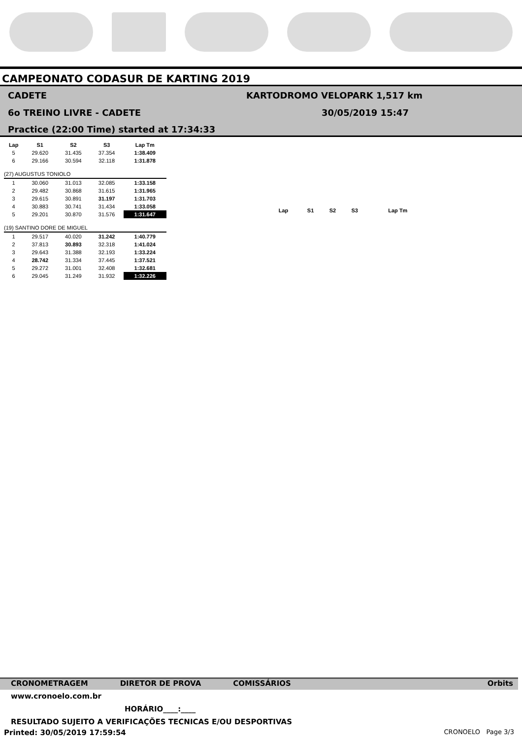CAMPEONATO CODASUR DE KARTING 2019
CADETE KARTODROMO VELOPARK 1,517 km
6o TREINO LIVRE - CADETE 30/05/2019 15:47
Practice (22:00 Time) started at 17:34:33
| Lap | S1 | S2 | S3 | Lap Tm |
| --- | --- | --- | --- | --- |
| 5 | 29.620 | 31.435 | 37.354 | 1:38.409 |
| 6 | 29.166 | 30.594 | 32.118 | 1:31.878 |
| (27) AUGUSTUS TONIOLO | | | | |
| 1 | 30.060 | 31.013 | 32.085 | 1:33.158 |
| 2 | 29.482 | 30.868 | 31.615 | 1:31.965 |
| 3 | 29.615 | 30.891 | 31.197 | 1:31.703 |
| 4 | 30.883 | 30.741 | 31.434 | 1:33.058 |
| 5 | 29.201 | 30.870 | 31.576 | 1:31.647 |
| (19) SANTINO DORE DE MIGUEL | | | | |
| 1 | 29.517 | 40.020 | 31.242 | 1:40.779 |
| 2 | 37.813 | 30.893 | 32.318 | 1:41.024 |
| 3 | 29.643 | 31.388 | 32.193 | 1:33.224 |
| 4 | 28.742 | 31.334 | 37.445 | 1:37.521 |
| 5 | 29.272 | 31.001 | 32.408 | 1:32.681 |
| 6 | 29.045 | 31.249 | 31.932 | 1:32.226 |
| Lap | S1 | S2 | S3 | Lap Tm |
| --- | --- | --- | --- | --- |
CRONOMETRAGEM DIRETOR DE PROVA COMISSÁRIOS Orbits
www.cronoelo.com.br
HORÁRIO____:____
RESULTADO SUJEITO A VERIFICAÇÕES TECNICAS E/OU DESPORTIVAS
Printed: 30/05/2019 17:59:54 CRONOELO Page 3/3